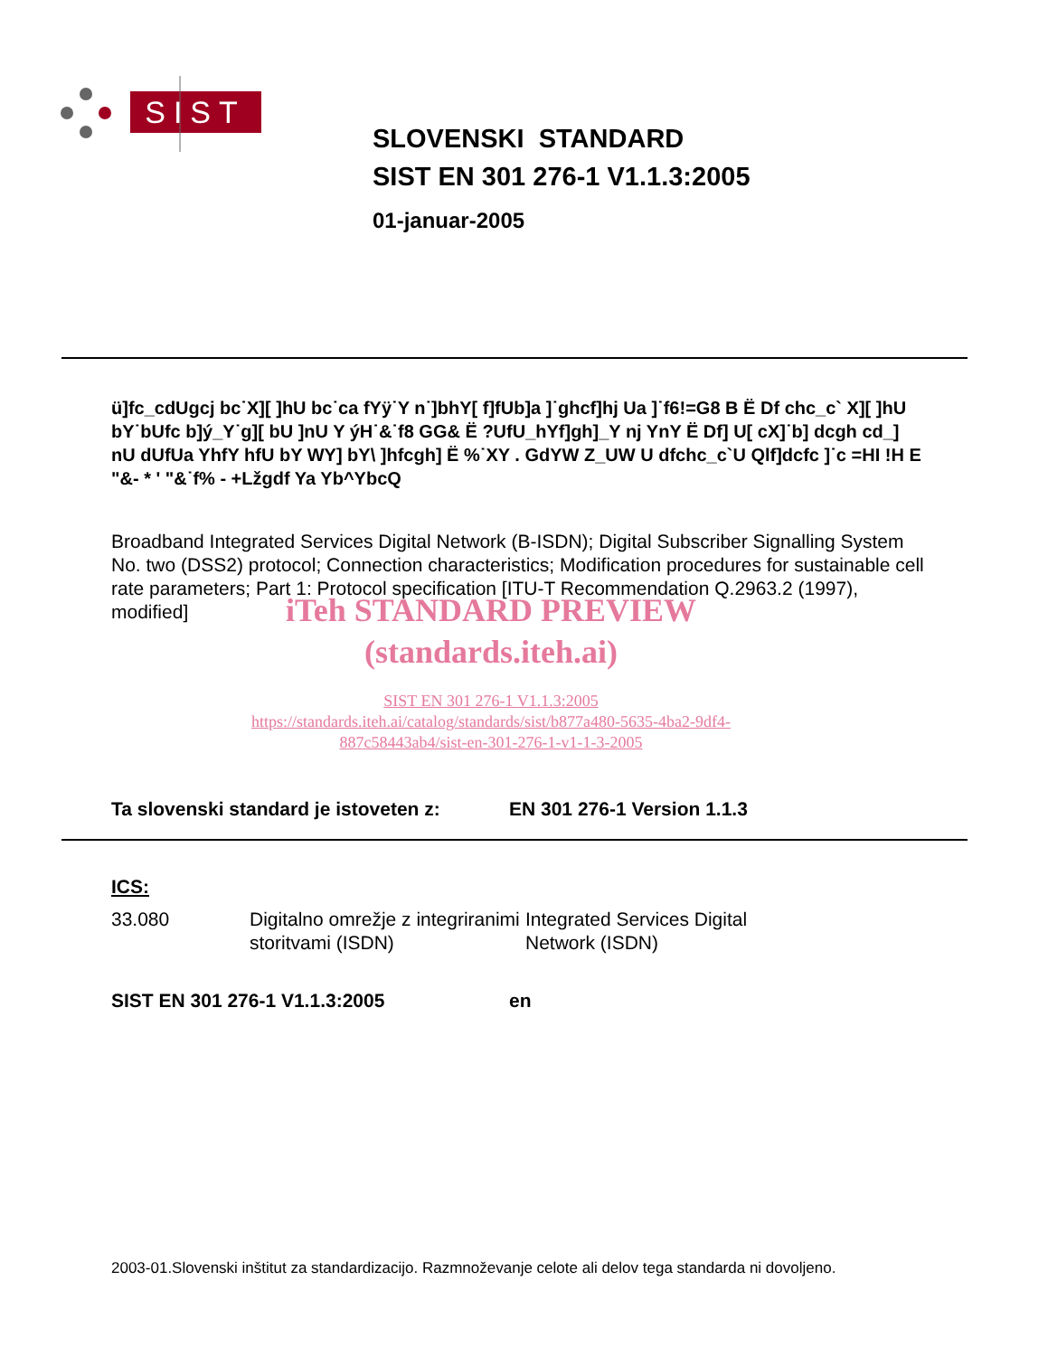SIST
SLOVENSKI STANDARD
SIST EN 301 276-1 V1.1.3:2005
01-januar-2005
ü]fc_cdUgcj bc˙X][ ]hU bc˙ca fYÿ˙Y n˙]bhY[ f]fUb]a ]˙ghcf]hj Ua ]˙f6!=G8 B Ë Df chc_c` X][ ]hU bY˙bUfc b]ý_Y˙g][ bU ]nU Y ýH˙&˙f8 GG& Ë ?UfU_hYf]gh]_Y nj YnY Ë Df] U[ cX]˙b] dcgh cd_] nU dUfUa YhfY hfU bY WY] bY\ ]hfcgh] Ë %˙XY . GdYW Z_UW U dfchc_c`U Qlf]dcfc ]˙c =HI !H E "&- * ' "&˙f% - +Lžgdf Ya Yb^YbcQ
Broadband Integrated Services Digital Network (B-ISDN); Digital Subscriber Signalling System No. two (DSS2) protocol; Connection characteristics; Modification procedures for sustainable cell rate parameters; Part 1: Protocol specification [ITU-T Recommendation Q.2963.2 (1997), modified]
iTeh STANDARD PREVIEW
(standards.iteh.ai)
SIST EN 301 276-1 V1.1.3:2005
https://standards.iteh.ai/catalog/standards/sist/b877a480-5635-4ba2-9df4-
887c58443ab4/sist-en-301-276-1-v1-1-3-2005
Ta slovenski standard je istoveten z: EN 301 276-1 Version 1.1.3
ICS:
33.080 Digitalno omrežje z integriranimi storitvami (ISDN) Integrated Services Digital Network (ISDN)
SIST EN 301 276-1 V1.1.3:2005 en
2003-01.Slovenski inštitut za standardizacijo. Razmnoževanje celote ali delov tega standarda ni dovoljeno.